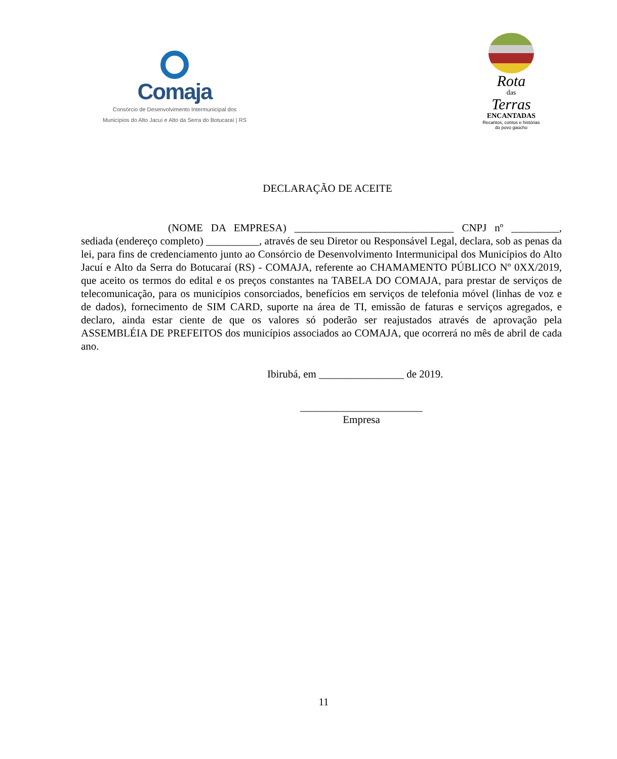Comaja
Consórcio de Desenvolvimento Intermunicipal dos
Municípios do Alto Jacuí e Alto da Serra do Botucaraí | RS
Rota
das
Terras
ENCANTADAS
Recantos, contos e histórias
do povo gaúcho
DECLARAÇÃO DE ACEITE
(NOME DA EMPRESA) ______________________________ CNPJ nº _________, sediada (endereço completo) __________, através de seu Diretor ou Responsável Legal, declara, sob as penas da lei, para fins de credenciamento junto ao Consórcio de Desenvolvimento Intermunicipal dos Municípios do Alto Jacuí e Alto da Serra do Botucaraí (RS) - COMAJA, referente ao CHAMAMENTO PÚBLICO Nº 0XX/2019, que aceito os termos do edital e os preços constantes na TABELA DO COMAJA, para prestar de serviços de telecomunicação, para os municípios consorciados, benefícios em serviços de telefonia móvel (linhas de voz e de dados), fornecimento de SIM CARD, suporte na área de TI, emissão de faturas e serviços agregados, e declaro, ainda estar ciente de que os valores só poderão ser reajustados através de aprovação pela ASSEMBLÉIA DE PREFEITOS dos municípios associados ao COMAJA, que ocorrerá no mês de abril de cada ano.
Ibirubá, em ________________ de 2019.
_______________________
Empresa
11